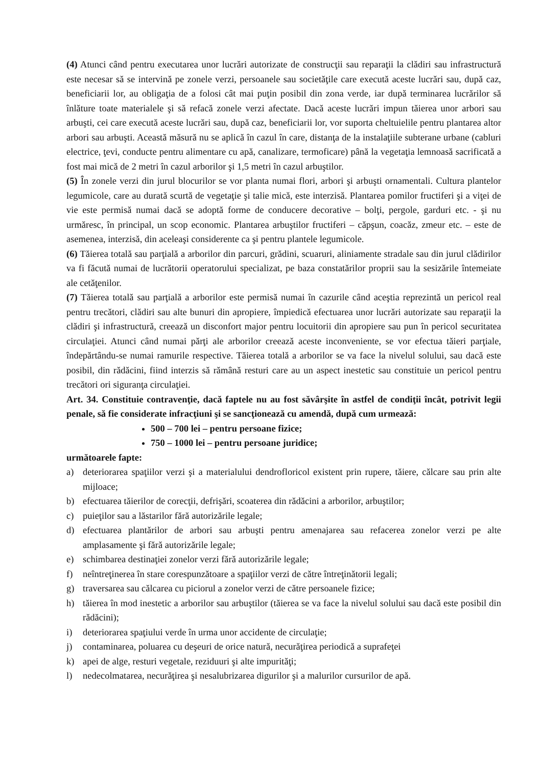(4) Atunci când pentru executarea unor lucrări autorizate de construcţii sau reparaţii la clădiri sau infrastructură este necesar să se intervină pe zonele verzi, persoanele sau societăţile care execută aceste lucrări sau, după caz, beneficiarii lor, au obligaţia de a folosi cât mai puţin posibil din zona verde, iar după terminarea lucrărilor să înlăture toate materialele şi să refacă zonele verzi afectate. Dacă aceste lucrări impun tăierea unor arbori sau arbuşti, cei care execută aceste lucrări sau, după caz, beneficiarii lor, vor suporta cheltuielile pentru plantarea altor arbori sau arbuşti. Această măsură nu se aplică în cazul în care, distanţa de la instalaţiile subterane urbane (cabluri electrice, ţevi, conducte pentru alimentare cu apă, canalizare, termoficare) până la vegetaţia lemnoasă sacrificată a fost mai mică de 2 metri în cazul arborilor şi 1,5 metri în cazul arbuştilor.
(5) În zonele verzi din jurul blocurilor se vor planta numai flori, arbori şi arbuşti ornamentali. Cultura plantelor legumicole, care au durată scurtă de vegetaţie şi talie mică, este interzisă. Plantarea pomilor fructiferi şi a viţei de vie este permisă numai dacă se adoptă forme de conducere decorative – bolţi, pergole, garduri etc. - şi nu urmăresc, în principal, un scop economic. Plantarea arbuştilor fructiferi – căpşun, coacăz, zmeur etc. – este de asemenea, interzisă, din aceleaşi considerente ca şi pentru plantele legumicole.
(6) Tăierea totală sau parţială a arborilor din parcuri, grădini, scuaruri, aliniamente stradale sau din jurul clădirilor va fi făcută numai de lucrătorii operatorului specializat, pe baza constatărilor proprii sau la sesizările întemeiate ale cetăţenilor.
(7) Tăierea totală sau parţială a arborilor este permisă numai în cazurile când aceştia reprezintă un pericol real pentru trecători, clădiri sau alte bunuri din apropiere, împiedică efectuarea unor lucrări autorizate sau reparaţii la clădiri şi infrastructură, creează un disconfort major pentru locuitorii din apropiere sau pun în pericol securitatea circulaţiei. Atunci când numai părţi ale arborilor creează aceste inconveniente, se vor efectua tăieri parţiale, îndepărtându-se numai ramurile respective. Tăierea totală a arborilor se va face la nivelul solului, sau dacă este posibil, din rădăcini, fiind interzis să rămână resturi care au un aspect inestetic sau constituie un pericol pentru trecători ori siguranţa circulaţiei.
Art. 34. Constituie contravenţie, dacă faptele nu au fost săvârşite în astfel de condiţii încât, potrivit legii penale, să fie considerate infracţiuni şi se sancţionează cu amendă, după cum urmează:
500 – 700 lei – pentru persoane fizice;
750 – 1000 lei – pentru persoane juridice;
următoarele fapte:
a) deteriorarea spaţiilor verzi şi a materialului dendrofloricol existent prin rupere, tăiere, călcare sau prin alte mijloace;
b) efectuarea tăierilor de corecţii, defrişări, scoaterea din rădăcini a arborilor, arbuştilor;
c) puieţilor sau a lăstarilor fără autorizările legale;
d) efectuarea plantărilor de arbori sau arbuşti pentru amenajarea sau refacerea zonelor verzi pe alte amplasamente şi fără autorizările legale;
e) schimbarea destinaţiei zonelor verzi fără autorizările legale;
f) neîntreţinerea în stare corespunzătoare a spaţiilor verzi de către întreţinătorii legali;
g) traversarea sau călcarea cu piciorul a zonelor verzi de către persoanele fizice;
h) tăierea în mod inestetic a arborilor sau arbuştilor (tăierea se va face la nivelul solului sau dacă este posibil din rădăcini);
i) deteriorarea spaţiului verde în urma unor accidente de circulaţie;
j) contaminarea, poluarea cu deşeuri de orice natură, necurăţirea periodică a suprafeţei
k) apei de alge, resturi vegetale, reziduuri şi alte impurităţi;
l) nedecolmatarea, necurăţirea şi nesalubrizarea digurilor şi a malurilor cursurilor de apă.